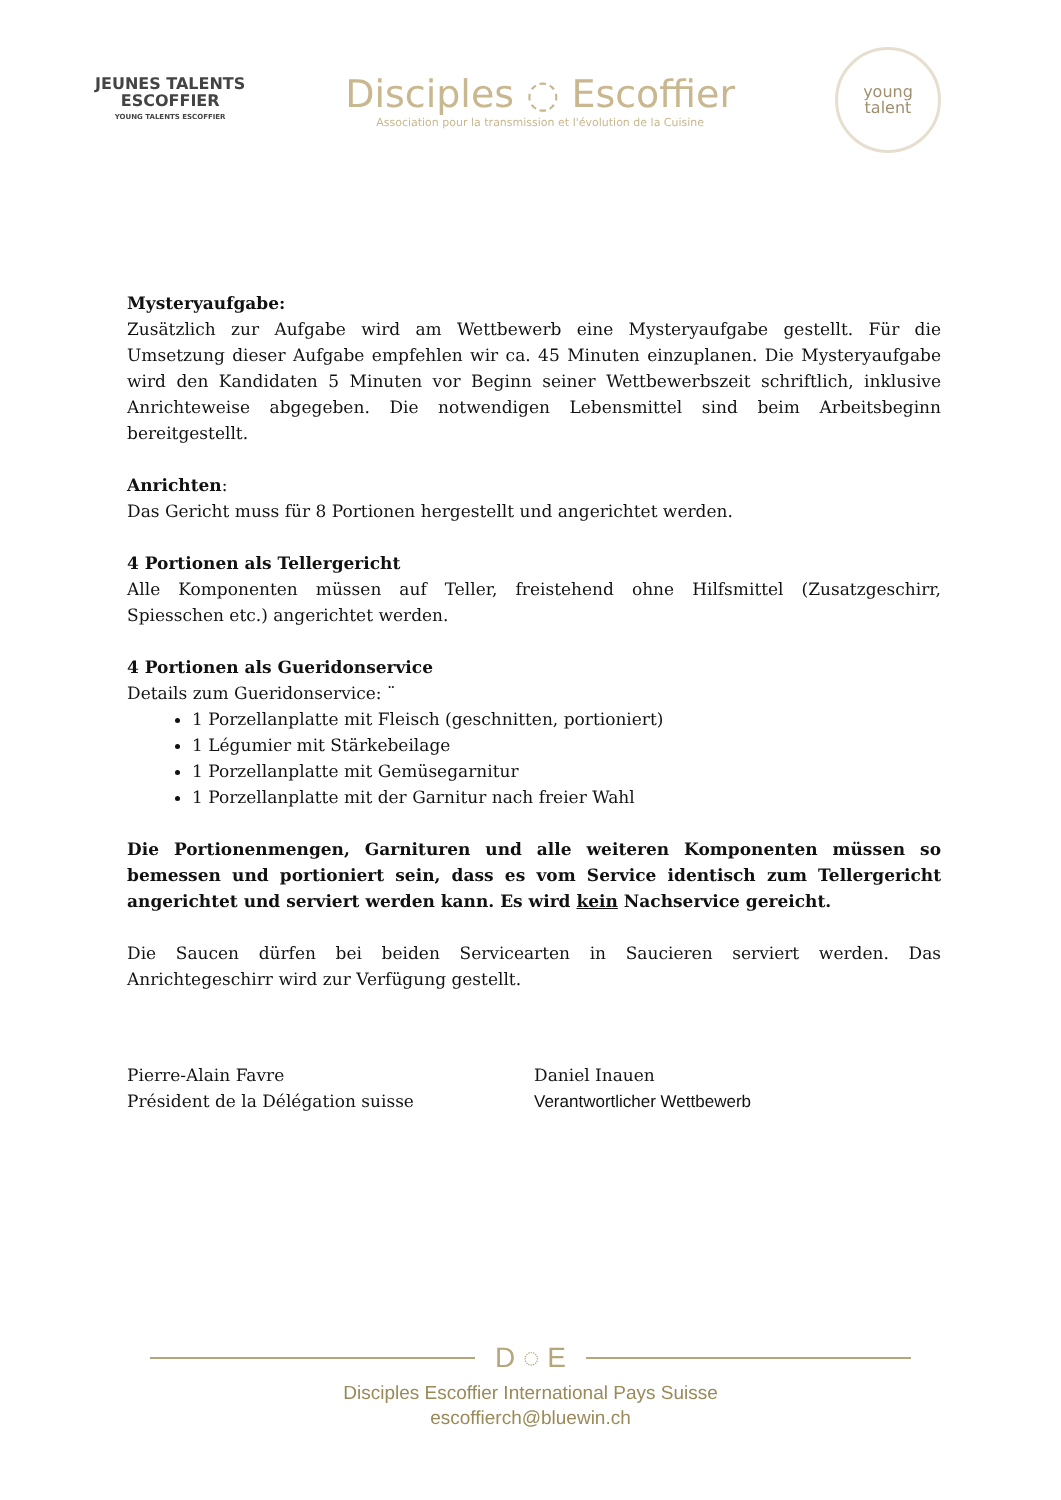JEUNES TALENTS
ESCOFFIER
YOUNG TALENTS ESCOFFIER
Disciples ◌ Escoffier
Association pour la transmission et l'évolution de la Cuisine
young
talent
Mysteryaufgabe:
Zusätzlich zur Aufgabe wird am Wettbewerb eine Mysteryaufgabe gestellt. Für die Umsetzung dieser Aufgabe empfehlen wir ca. 45 Minuten einzuplanen. Die Mysteryaufgabe wird den Kandidaten 5 Minuten vor Beginn seiner Wettbewerbszeit schriftlich, inklusive Anrichteweise abgegeben. Die notwendigen Lebensmittel sind beim Arbeitsbeginn bereitgestellt.
Anrichten:
Das Gericht muss für 8 Portionen hergestellt und angerichtet werden.
4 Portionen als Tellergericht
Alle Komponenten müssen auf Teller, freistehend ohne Hilfsmittel (Zusatzgeschirr, Spiesschen etc.) angerichtet werden.
4 Portionen als Gueridonservice
Details zum Gueridonservice: ¨
1 Porzellanplatte mit Fleisch (geschnitten, portioniert)
1 Légumier mit Stärkebeilage
1 Porzellanplatte mit Gemüsegarnitur
1 Porzellanplatte mit der Garnitur nach freier Wahl
Die Portionenmengen, Garnituren und alle weiteren Komponenten müssen so bemessen und portioniert sein, dass es vom Service identisch zum Tellergericht angerichtet und serviert werden kann. Es wird kein Nachservice gereicht.
Die Saucen dürfen bei beiden Servicearten in Saucieren serviert werden. Das Anrichtegeschirr wird zur Verfügung gestellt.
Pierre-Alain Favre
Président de la Délégation suisse
Daniel Inauen
Verantwortlicher Wettbewerb
D ◌ E
Disciples Escoffier International Pays Suisse
escoffierch@bluewin.ch